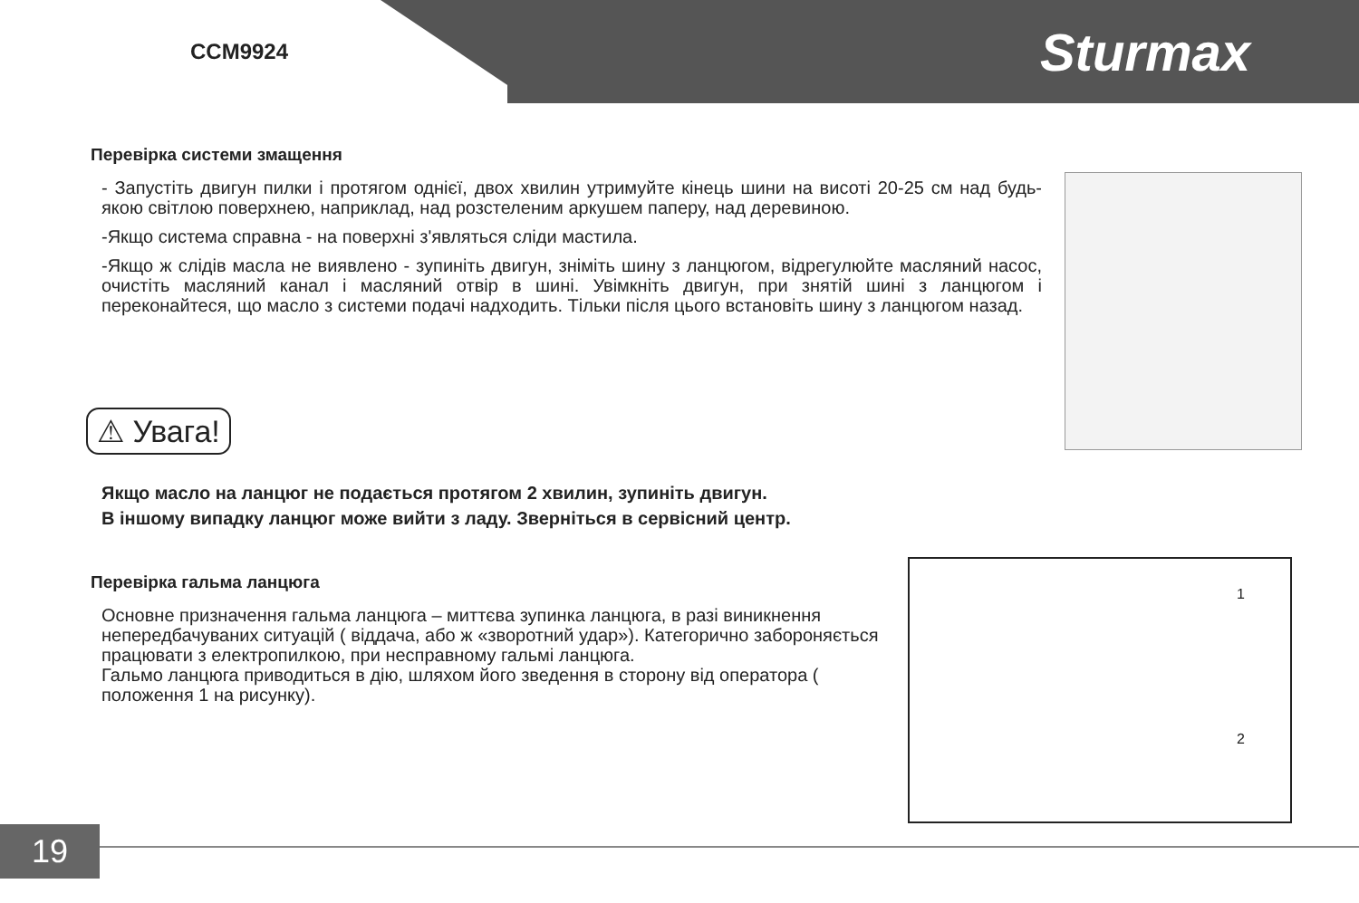CCM9924
Sturmax
Перевірка системи змащення
- Запустіть двигун пилки і протягом однієї, двох хвилин утримуйте кінець шини на висоті 20-25 см над будь-якою світлою поверхнею, наприклад, над розстеленим аркушем паперу, над деревиною.
-Якщо система справна - на поверхні з'являться сліди мастила.
-Якщо ж слідів масла не виявлено - зупиніть двигун, зніміть шину з ланцюгом, відрегулюйте масляний насос, очистіть масляний канал і масляний отвір в шині. Увімкніть двигун, при знятій шині з ланцюгом і переконайтеся, що масло з системи подачі надходить. Тільки після цього встановіть шину з ланцюгом назад.
⚠ Увага!
Якщо масло на ланцюг не подається протягом 2 хвилин, зупиніть двигун.
В іншому випадку ланцюг може вийти з ладу. Зверніться в сервісний центр.
Перевірка гальма ланцюга
Основне призначення гальма ланцюга – миттєва зупинка ланцюга, в разі виникнення непередбачуваних ситуацій ( віддача, або ж «зворотний удар»). Категорично забороняється працювати з електропилкою, при несправному гальмі ланцюга.
Гальмо ланцюга приводиться в дію, шляхом його зведення в сторону від оператора ( положення 1 на рисунку).
1
2
19